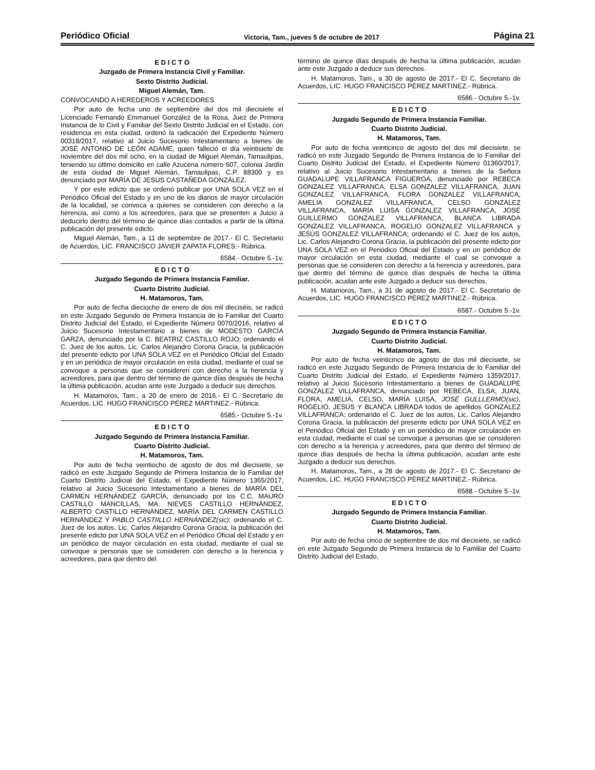Periódico Oficial Victoria, Tam., jueves 5 de octubre de 2017 Página 21
E D I C T O
Juzgado de Primera Instancia Civil y Familiar.
Sexto Distrito Judicial.
Miguel Alemán, Tam.
CONVOCANDO A HEREDEROS Y ACREEDORES
Por auto de fecha uno de septiembre del dos mil diecisiete el Licenciado Fernando Emmanuel González de la Rosa, Juez de Primera Instancia de lo Civil y Familiar del Sexto Distrito Judicial en el Estado, con residencia en esta ciudad, ordenó la radicación del Expediente Número 00318/2017, relativo al Juicio Sucesorio Intestamentario a bienes de JOSÉ ANTONIO DE LEÓN ADAME, quien falleció el día veintisiete de noviembre del dos mil ocho, en la ciudad de Miguel Alemán, Tamaulipas, teniendo su último domicilio en calle Azucena número 607, colonia Jardín de esta ciudad de Miguel Alemán, Tamaulipas, C.P. 88300 y es denunciado por MARÍA DE JESÚS CASTAÑEDA GONZÁLEZ.
Y por este edicto que se ordenó publicar por UNA SOLA VEZ en el Periódico Oficial del Estado y en uno de los diarios de mayor circulación de la localidad, se convoca a quienes se consideren con derecho a la herencia, así como a los acreedores, para que se presenten a Juicio a deducirlo dentro del término de quince días contados a partir de la última publicación del presente edicto.
Miguel Alemán, Tam., a 11 de septiembre de 2017.- El C. Secretario de Acuerdos, LIC. FRANCISCO JAVIER ZAPATA FLORES.- Rúbrica.
6584.- Octubre 5.-1v.
E D I C T O
Juzgado Segundo de Primera Instancia Familiar.
Cuarto Distrito Judicial.
H. Matamoros, Tam.
Por auto de fecha dieciocho de enero de dos mil dieciséis, se radicó en este Juzgado Segundo de Primera Instancia de lo Familiar del Cuarto Distrito Judicial del Estado, el Expediente Número 0070/2016, relativo al Juicio Sucesorio Intestamentario a bienes de MODESTO GARCÍA GARZA, denunciado por la C. BEATRIZ CASTILLO ROJO; ordenando el C. Juez de los autos, Lic. Carlos Alejandro Corona Gracia, la publicación del presente edicto por UNA SOLA VEZ en el Periódico Oficial del Estado y en un periódico de mayor circulación en esta ciudad, mediante el cual se convoque a personas que se consideren con derecho a la herencia y acreedores, para que dentro del término de quince días después de hecha la última publicación, acudan ante este Juzgado a deducir sus derechos.
H. Matamoros, Tam., a 20 de enero de 2016.- El C. Secretario de Acuerdos, LIC. HUGO FRANCISCO PÉREZ MARTINEZ.- Rúbrica.
6585.- Octubre 5.-1v.
E D I C T O
Juzgado Segundo de Primera Instancia Familiar.
Cuarto Distrito Judicial.
H. Matamoros, Tam.
Por auto de fecha veintiocho de agosto de dos mil diecisiete, se radicó en este Juzgado Segundo de Primera Instancia de lo Familiar del Cuarto Distrito Judicial del Estado, el Expediente Número 1365/2017, relativo al Juicio Sucesorio Intestamentario a bienes de MARÍA DEL CARMEN HERNÁNDEZ GARCÍA, denunciado por los C.C. MAURO CASTILLO MANCILLAS, MA. NIEVES CASTILLO HERNÁNDEZ, ALBERTO CASTILLO HERNÁNDEZ, MARÍA DEL CARMEN CASTILLO HERNÁNDEZ Y PABLO CASTIILLO HERNÁNDEZ(sic); ordenando el C. Juez de los autos, Lic. Carlos Alejandro Corona Gracia, la publicación del presente edicto por UNA SOLA VEZ en el Periódico Oficial del Estado y en un periódico de mayor circulación en esta ciudad, mediante el cual se convoque a personas que se consideren con derecho a la herencia y acreedores, para que dentro del
término de quince días después de hecha la última publicación, acudan ante este Juzgado a deducir sus derechos.
H. Matamoros, Tam., a 30 de agosto de 2017.- El C. Secretario de Acuerdos, LIC. HUGO FRANCISCO PÉREZ MARTINEZ.- Rúbrica.
6586.- Octubre 5.-1v.
E D I C T O
Juzgado Segundo de Primera Instancia Familiar.
Cuarto Distrito Judicial.
H. Matamoros, Tam.
Por auto de fecha veinticinco de agosto del dos mil diecisiete, se radicó en este Juzgado Segundo de Primera Instancia de lo Familiar del Cuarto Distrito Judicial del Estado, el Expediente Número 01360/2017, relativo al Juicio Sucesorio Intestamentario a bienes de la Señora GUADALUPE VILLAFRANCA FIGUEROA, denunciado por REBECA GONZALEZ VILLAFRANCA, ELSA GONZALEZ VILLAFRANCA, JUAN GONZALEZ VILLAFRANCA, FLORA GONZALEZ VILLAFRANCA, AMELIA GONZALEZ VILLAFRANCA, CELSO GONZALEZ VILLAFRANCA, MARÍA LUISA GONZALEZ VILLAFRANCA, JOSÉ GUILLERMO GONZALEZ VILLAFRANCA, BLANCA LIBRADA GONZALEZ VILLAFRANCA, ROGELIO GONZALEZ VILLAFRANCA y JESÚS GONZALEZ VILLAFRANCA; ordenando el C. Juez de los autos, Lic. Carlos Alejandro Corona Gracia, la publicación del presente edicto por UNA SOLA VEZ en el Periódico Oficial del Estado y en un periódico de mayor circulación en esta ciudad, mediante el cual se convoque a personas que se consideren con derecho a la herencia y acreedores, para que dentro del término de quince días después de hecha la última publicación, acudan ante este Juzgado a deducir sus derechos.
H. Matamoros, Tam., a 31 de agosto de 2017.- El C. Secretario de Acuerdos, LIC. HUGO FRANCISCO PÉREZ MARTINEZ.- Rúbrica.
6587.- Octubre 5.-1v.
E D I C T O
Juzgado Segundo de Primera Instancia Familiar.
Cuarto Distrito Judicial.
H. Matamoros, Tam.
Por auto de fecha veinticinco de agosto de dos mil diecisiete, se radicó en este Juzgado Segundo de Primera Instancia de lo Familiar del Cuarto Distrito Judicial del Estado, el Expediente Número 1359/2017, relativo al Juicio Sucesorio Intestamentario a bienes de GUADALUPE GONZALEZ VILLAFRANCA, denunciado por REBECA, ELSA, JUAN, FLORA, AMELIA, CELSO, MARÍA LUISA, JOSÉ GULLLERMO(sic), ROGELIO, JESÚS Y BLANCA LIBRADA todos de apellidos GONZALEZ VILLAFRANCA; ordenando el C. Juez de los autos, Lic. Carlos Alejandro Corona Gracia, la publicación del presente edicto por UNA SOLA VEZ en el Periódico Oficial del Estado y en un periódico de mayor circulación en esta ciudad, mediante el cual se convoque a personas que se consideren con derecho a la herencia y acreedores, para que dentro del término de quince días después de hecha la última publicación, acudan ante este Juzgado a deducir sus derechos.
H. Matamoros, Tam., a 28 de agosto de 2017.- El C. Secretario de Acuerdos, LIC. HUGO FRANCISCO PÉREZ MARTINEZ.- Rúbrica.
6588.- Octubre 5.-1v.
E D I C T O
Juzgado Segundo de Primera Instancia Familiar.
Cuarto Distrito Judicial.
H. Matamoros, Tam.
Por auto de fecha cinco de septiembre de dos mil diecisiete, se radicó en este Juzgado Segundo de Primera Instancia de lo Familiar del Cuarto Distrito Judicial del Estado,